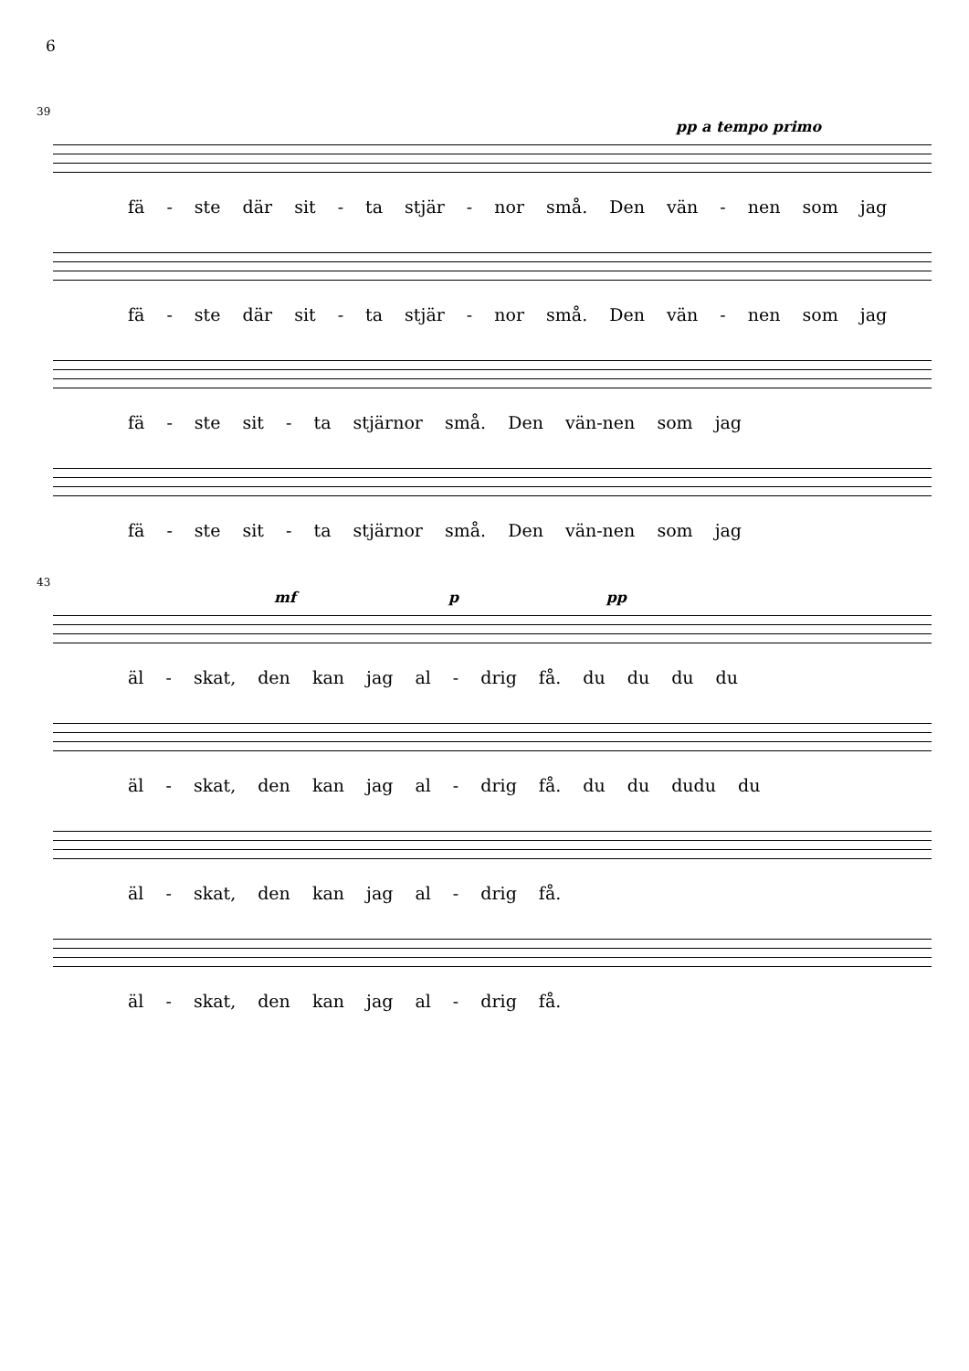6
39
pp a tempo primo
fä - ste där sit - ta stjär - nor små. Den vän - nen som jag
fä - ste där sit - ta stjär - nor små. Den vän - nen som jag
fä - ste sit - ta stjärnor små. Den vän-nen som jag
fä - ste sit - ta stjärnor små. Den vän-nen som jag
43
mf p pp
äl - skat, den kan jag al - drig få. du du du du
äl - skat, den kan jag al - drig få. du du dudu du
äl - skat, den kan jag al - drig få.
äl - skat, den kan jag al - drig få.